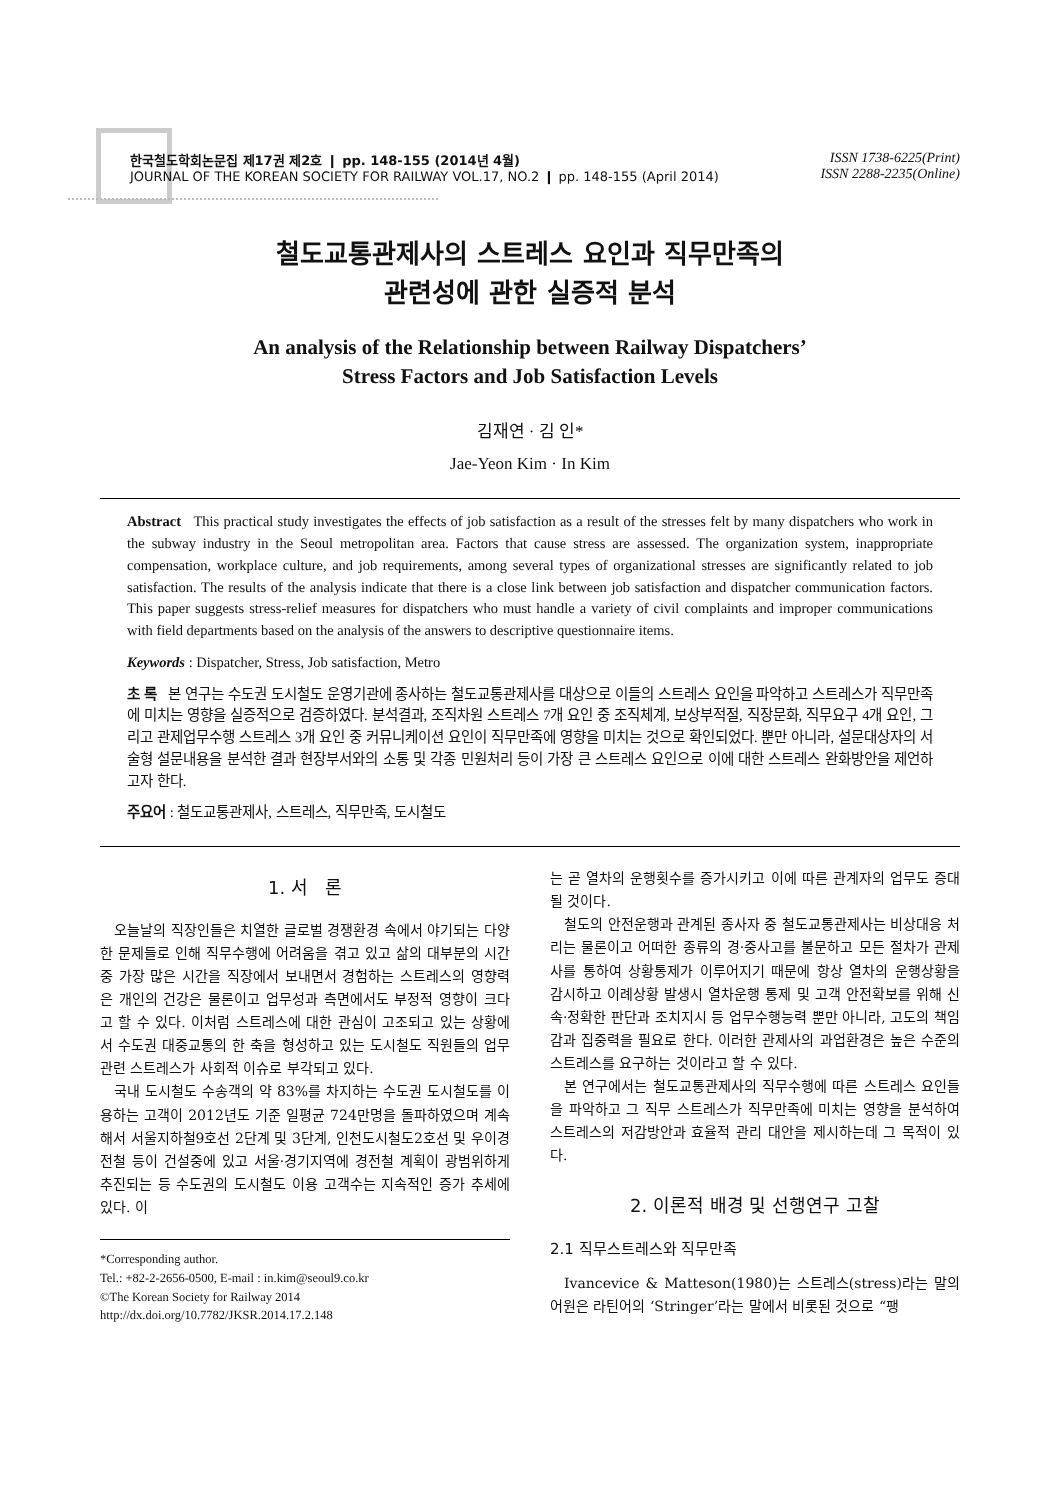한국철도학회논문집 제17권 제2호 ❙ pp. 148-155 (2014년 4월)
JOURNAL OF THE KOREAN SOCIETY FOR RAILWAY VOL.17, NO.2 ❙ pp. 148-155 (April 2014)
ISSN 1738-6225(Print)
ISSN 2288-2235(Online)
철도교통관제사의 스트레스 요인과 직무만족의
관련성에 관한 실증적 분석
An analysis of the Relationship between Railway Dispatchers’
Stress Factors and Job Satisfaction Levels
김재연 · 김 인*
Jae-Yeon Kim · In Kim
Abstract This practical study investigates the effects of job satisfaction as a result of the stresses felt by many dispatchers who work in the subway industry in the Seoul metropolitan area. Factors that cause stress are assessed. The organization system, inappropriate compensation, workplace culture, and job requirements, among several types of organizational stresses are significantly related to job satisfaction. The results of the analysis indicate that there is a close link between job satisfaction and dispatcher communication factors. This paper suggests stress-relief measures for dispatchers who must handle a variety of civil complaints and improper communications with field departments based on the analysis of the answers to descriptive questionnaire items.
Keywords : Dispatcher, Stress, Job satisfaction, Metro
초 록 본 연구는 수도권 도시철도 운영기관에 종사하는 철도교통관제사를 대상으로 이들의 스트레스 요인을 파악하고 스트레스가 직무만족에 미치는 영향을 실증적으로 검증하였다. 분석결과, 조직차원 스트레스 7개 요인 중 조직체계, 보상부적절, 직장문화, 직무요구 4개 요인, 그리고 관제업무수행 스트레스 3개 요인 중 커뮤니케이션 요인이 직무만족에 영향을 미치는 것으로 확인되었다. 뿐만 아니라, 설문대상자의 서술형 설문내용을 분석한 결과 현장부서와의 소통 및 각종 민원처리 등이 가장 큰 스트레스 요인으로 이에 대한 스트레스 완화방안을 제언하고자 한다.
주요어 : 철도교통관제사, 스트레스, 직무만족, 도시철도
1. 서 론
오늘날의 직장인들은 치열한 글로벌 경쟁환경 속에서 야기되는 다양한 문제들로 인해 직무수행에 어려움을 겪고 있고 삶의 대부분의 시간 중 가장 많은 시간을 직장에서 보내면서 경험하는 스트레스의 영향력은 개인의 건강은 물론이고 업무성과 측면에서도 부정적 영향이 크다고 할 수 있다. 이처럼 스트레스에 대한 관심이 고조되고 있는 상황에서 수도권 대중교통의 한 축을 형성하고 있는 도시철도 직원들의 업무관련 스트레스가 사회적 이슈로 부각되고 있다.
국내 도시철도 수송객의 약 83%를 차지하는 수도권 도시철도를 이용하는 고객이 2012년도 기준 일평균 724만명을 돌파하였으며 계속해서 서울지하철9호선 2단계 및 3단계, 인천도시철도2호선 및 우이경전철 등이 건설중에 있고 서울·경기지역에 경전철 계획이 광범위하게 추진되는 등 수도권의 도시철도 이용 고객수는 지속적인 증가 추세에 있다. 이
*Corresponding author.
Tel.: +82-2-2656-0500, E-mail : in.kim@seoul9.co.kr
©The Korean Society for Railway 2014
http://dx.doi.org/10.7782/JKSR.2014.17.2.148
는 곧 열차의 운행횟수를 증가시키고 이에 따른 관계자의 업무도 증대 될 것이다.
철도의 안전운행과 관계된 종사자 중 철도교통관제사는 비상대응 처리는 물론이고 어떠한 종류의 경·중사고를 불문하고 모든 절차가 관제사를 통하여 상황통제가 이루어지기 때문에 항상 열차의 운행상황을 감시하고 이례상황 발생시 열차운행 통제 및 고객 안전확보를 위해 신속·정확한 판단과 조치지시 등 업무수행능력 뿐만 아니라, 고도의 책임감과 집중력을 필요로 한다. 이러한 관제사의 과업환경은 높은 수준의 스트레스를 요구하는 것이라고 할 수 있다.
본 연구에서는 철도교통관제사의 직무수행에 따른 스트레스 요인들을 파악하고 그 직무 스트레스가 직무만족에 미치는 영향을 분석하여 스트레스의 저감방안과 효율적 관리 대안을 제시하는데 그 목적이 있다.
2. 이론적 배경 및 선행연구 고찰
2.1 직무스트레스와 직무만족
Ivancevice & Matteson(1980)는 스트레스(stress)라는 말의 어원은 라틴어의 ‘Stringer’라는 말에서 비롯된 것으로 “팽